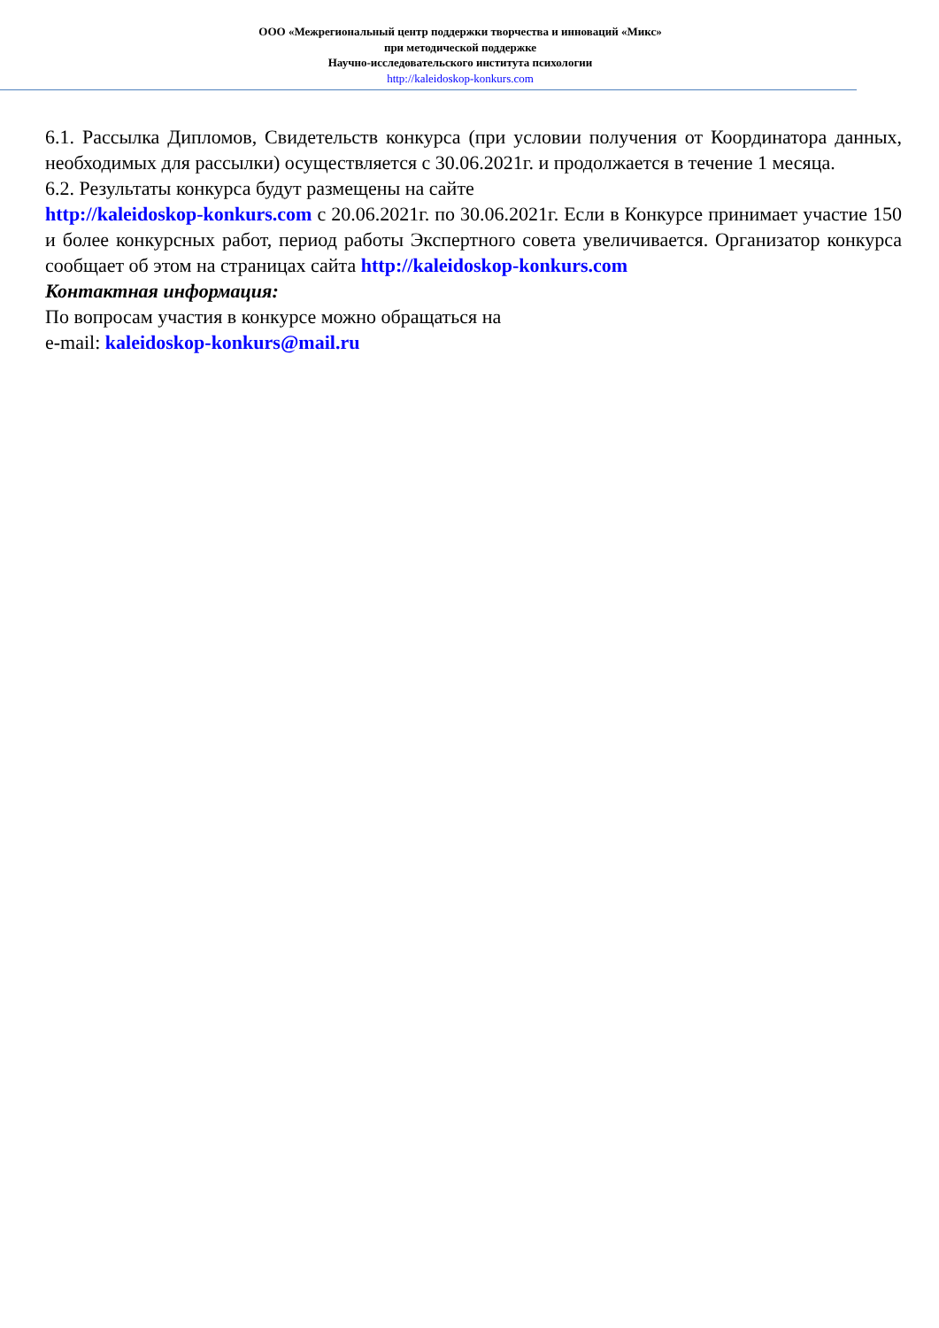ООО «Межрегиональный центр поддержки творчества и инноваций «Микс»
при методической поддержке
Научно-исследовательского института психологии
http://kaleidoskop-konkurs.com
6.1. Рассылка Дипломов, Свидетельств конкурса (при условии получения от Координатора данных, необходимых для рассылки) осуществляется с 30.06.2021г. и продолжается в течение 1 месяца.
6.2. Результаты конкурса будут размещены на сайте
http://kaleidoskop-konkurs.com с 20.06.2021г. по 30.06.2021г. Если в Конкурсе принимает участие 150 и более конкурсных работ, период работы Экспертного совета увеличивается. Организатор конкурса сообщает об этом на страницах сайта http://kaleidoskop-konkurs.com
Контактная информация:
По вопросам участия в конкурсе можно обращаться на
e-mail: kaleidoskop-konkurs@mail.ru